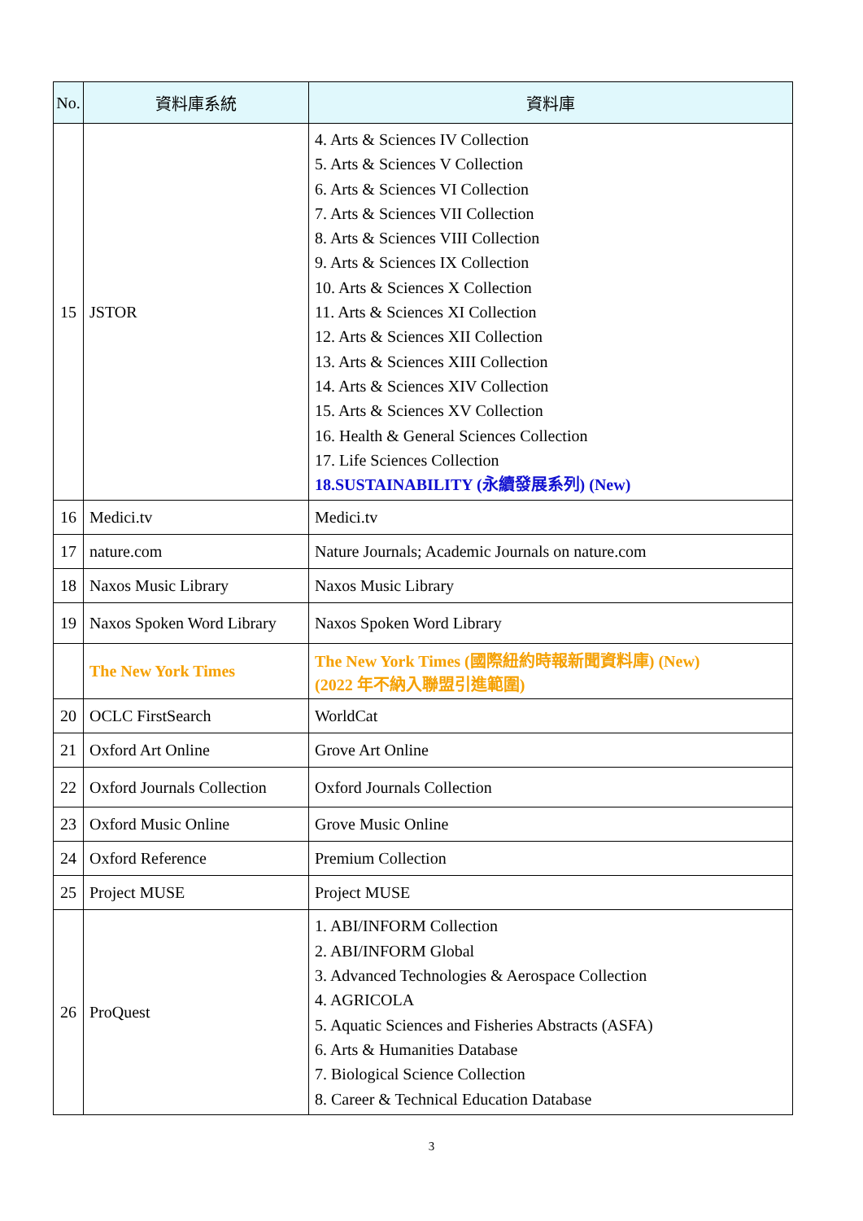| No. | 資料庫系統 | 資料庫 |
| --- | --- | --- |
| 15 | JSTOR | 4. Arts & Sciences IV Collection 5. Arts & Sciences V Collection 6. Arts & Sciences VI Collection 7. Arts & Sciences VII Collection 8. Arts & Sciences VIII Collection 9. Arts & Sciences IX Collection 10. Arts & Sciences X Collection 11. Arts & Sciences XI Collection 12. Arts & Sciences XII Collection 13. Arts & Sciences XIII Collection 14. Arts & Sciences XIV Collection 15. Arts & Sciences XV Collection 16. Health & General Sciences Collection 17. Life Sciences Collection 18.SUSTAINABILITY (永續發展系列) (New) |
| 16 | Medici.tv | Medici.tv |
| 17 | nature.com | Nature Journals; Academic Journals on nature.com |
| 18 | Naxos Music Library | Naxos Music Library |
| 19 | Naxos Spoken Word Library | Naxos Spoken Word Library |
| | The New York Times | The New York Times (國際紐約時報新聞資料庫) (New) (2022 年不納入聯盟引進範圍) |
| 20 | OCLC FirstSearch | WorldCat |
| 21 | Oxford Art Online | Grove Art Online |
| 22 | Oxford Journals Collection | Oxford Journals Collection |
| 23 | Oxford Music Online | Grove Music Online |
| 24 | Oxford Reference | Premium Collection |
| 25 | Project MUSE | Project MUSE |
| 26 | ProQuest | 1. ABI/INFORM Collection 2. ABI/INFORM Global 3. Advanced Technologies & Aerospace Collection 4. AGRICOLA 5. Aquatic Sciences and Fisheries Abstracts (ASFA) 6. Arts & Humanities Database 7. Biological Science Collection 8. Career & Technical Education Database |
3